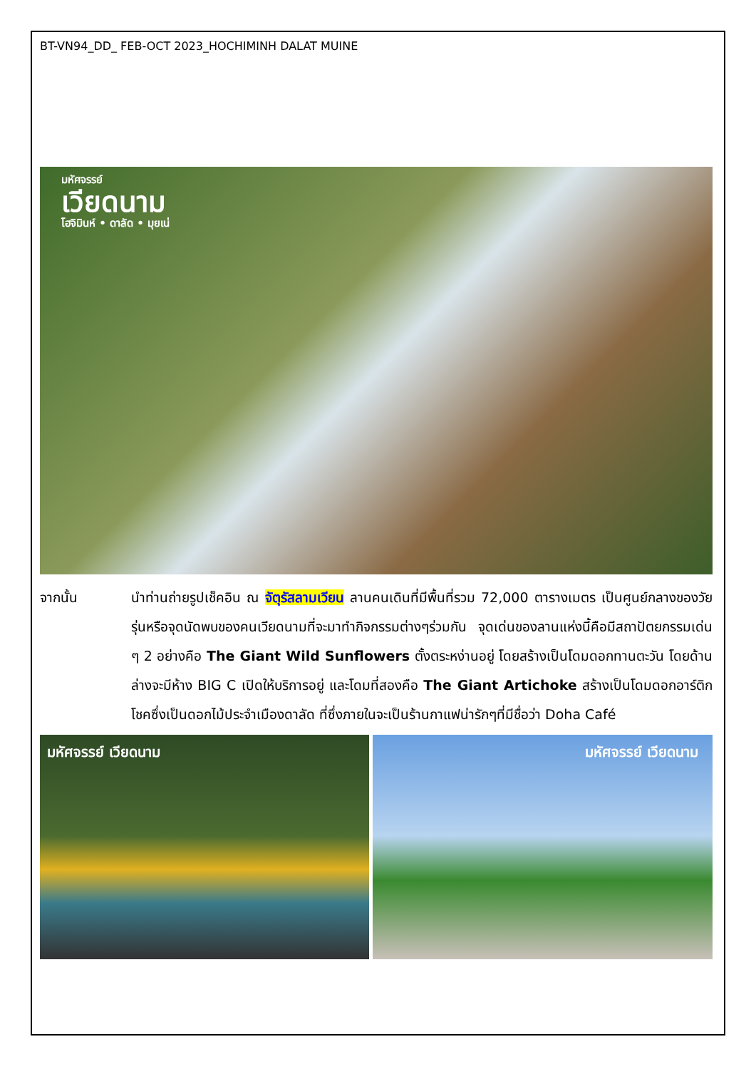BT-VN94_DD_ FEB-OCT 2023_HOCHIMINH DALAT MUINE
มหัศจรรย์
เวียดนาม
โฮจิมินห์ • ดาลัด • มุยเน่
จากนั้น นำท่านถ่ายรูปเช็คอิน ณ จัตุรัสลามเวียน ลานคนเดินที่มีพื้นที่รวม 72,000 ตารางเมตร เป็นศูนย์กลางของวัยรุ่นหรือจุดนัดพบของคนเวียดนามที่จะมาทำกิจกรรมต่างๆร่วมกัน จุดเด่นของลานแห่งนี้คือมีสถาปัตยกรรมเด่น ๆ 2 อย่างคือ The Giant Wild Sunflowers ตั้งตระหง่านอยู่ โดยสร้างเป็นโดมดอกทานตะวัน โดยด้านล่างจะมีห้าง BIG C เปิดให้บริการอยู่ และโดมที่สองคือ The Giant Artichoke สร้างเป็นโดมดอกอาร์ติกโชคซึ่งเป็นดอกไม้ประจำเมืองดาลัด ที่ซึ่งภายในจะเป็นร้านกาแฟน่ารักๆที่มีชื่อว่า Doha Café
มหัศจรรย์ เวียดนาม
มหัศจรรย์ เวียดนาม